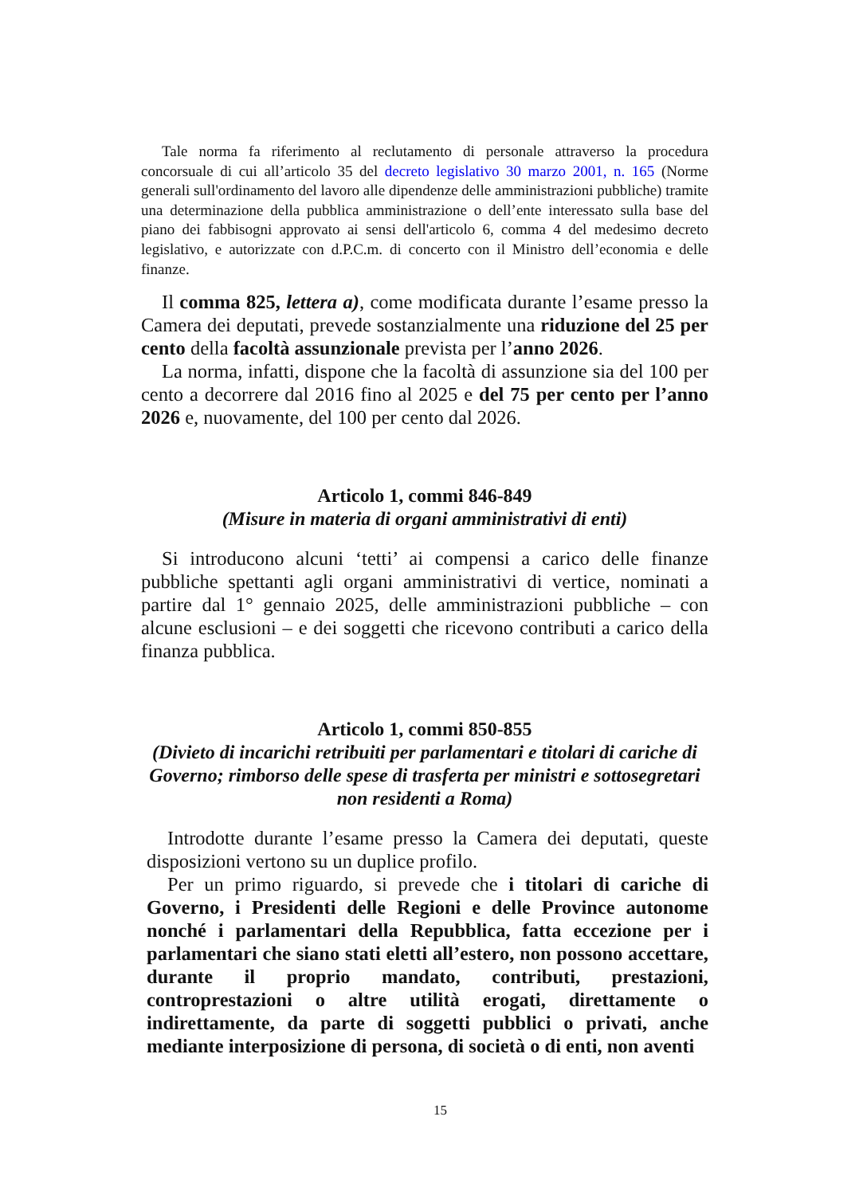Tale norma fa riferimento al reclutamento di personale attraverso la procedura concorsuale di cui all’articolo 35 del decreto legislativo 30 marzo 2001, n. 165 (Norme generali sull'ordinamento del lavoro alle dipendenze delle amministrazioni pubbliche) tramite una determinazione della pubblica amministrazione o dell’ente interessato sulla base del piano dei fabbisogni approvato ai sensi dell'articolo 6, comma 4 del medesimo decreto legislativo, e autorizzate con d.P.C.m. di concerto con il Ministro dell’economia e delle finanze.
Il comma 825, lettera a), come modificata durante l’esame presso la Camera dei deputati, prevede sostanzialmente una riduzione del 25 per cento della facoltà assunzionale prevista per l’anno 2026.
La norma, infatti, dispone che la facoltà di assunzione sia del 100 per cento a decorrere dal 2016 fino al 2025 e del 75 per cento per l’anno 2026 e, nuovamente, del 100 per cento dal 2026.
Articolo 1, commi 846-849
(Misure in materia di organi amministrativi di enti)
Si introducono alcuni ‘tetti’ ai compensi a carico delle finanze pubbliche spettanti agli organi amministrativi di vertice, nominati a partire dal 1° gennaio 2025, delle amministrazioni pubbliche – con alcune esclusioni – e dei soggetti che ricevono contributi a carico della finanza pubblica.
Articolo 1, commi 850-855
(Divieto di incarichi retribuiti per parlamentari e titolari di cariche di Governo; rimborso delle spese di trasferta per ministri e sottosegretari non residenti a Roma)
Introdotte durante l’esame presso la Camera dei deputati, queste disposizioni vertono su un duplice profilo.
Per un primo riguardo, si prevede che i titolari di cariche di Governo, i Presidenti delle Regioni e delle Province autonome nonché i parlamentari della Repubblica, fatta eccezione per i parlamentari che siano stati eletti all’estero, non possono accettare, durante il proprio mandato, contributi, prestazioni, controprestazioni o altre utilità erogati, direttamente o indirettamente, da parte di soggetti pubblici o privati, anche mediante interposizione di persona, di società o di enti, non aventi
15